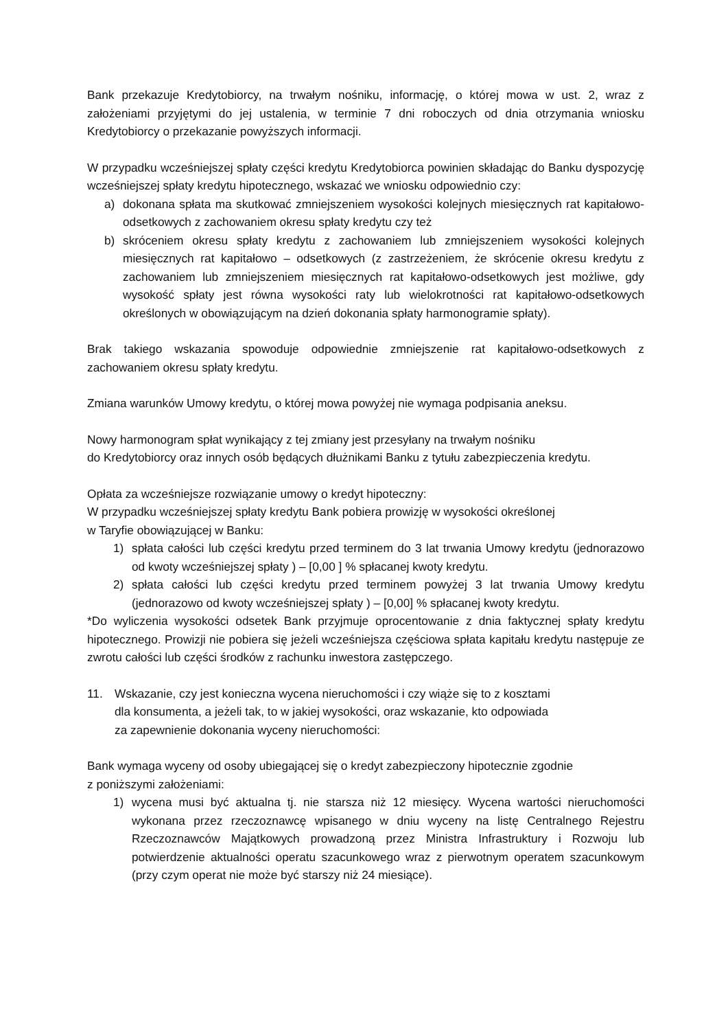Bank przekazuje Kredytobiorcy, na trwałym nośniku, informację, o której mowa w ust. 2, wraz z założeniami przyjętymi do jej ustalenia, w terminie 7 dni roboczych od dnia otrzymania wniosku Kredytobiorcy o przekazanie powyższych informacji.
W przypadku wcześniejszej spłaty części kredytu Kredytobiorca powinien składając do Banku dyspozycję wcześniejszej spłaty kredytu hipotecznego, wskazać we wniosku odpowiednio czy:
a) dokonana spłata ma skutkować zmniejszeniem wysokości kolejnych miesięcznych rat kapitałowo-odsetkowych z zachowaniem okresu spłaty kredytu czy też
b) skróceniem okresu spłaty kredytu z zachowaniem lub zmniejszeniem wysokości kolejnych miesięcznych rat kapitałowo – odsetkowych (z zastrzeżeniem, że skrócenie okresu kredytu z zachowaniem lub zmniejszeniem miesięcznych rat kapitałowo-odsetkowych jest możliwe, gdy wysokość spłaty jest równa wysokości raty lub wielokrotności rat kapitałowo-odsetkowych określonych w obowiązującym na dzień dokonania spłaty harmonogramie spłaty).
Brak takiego wskazania spowoduje odpowiednie zmniejszenie rat kapitałowo-odsetkowych z zachowaniem okresu spłaty kredytu.
Zmiana warunków Umowy kredytu, o której mowa powyżej nie wymaga podpisania aneksu.
Nowy harmonogram spłat wynikający z tej zmiany jest przesyłany na trwałym nośniku
do Kredytobiorcy oraz innych osób będących dłużnikami Banku z tytułu zabezpieczenia kredytu.
Opłata za wcześniejsze rozwiązanie umowy o kredyt hipoteczny:
W przypadku wcześniejszej spłaty kredytu Bank pobiera prowizję w wysokości określonej
w Taryfie obowiązującej w Banku:
1) spłata całości lub części kredytu przed terminem do 3 lat trwania Umowy kredytu (jednorazowo od kwoty wcześniejszej spłaty ) – [0,00 ] % spłacanej kwoty kredytu.
2) spłata całości lub części kredytu przed terminem powyżej 3 lat trwania Umowy kredytu (jednorazowo od kwoty wcześniejszej spłaty ) – [0,00] % spłacanej kwoty kredytu.
*Do wyliczenia wysokości odsetek Bank przyjmuje oprocentowanie z dnia faktycznej spłaty kredytu hipotecznego. Prowizji nie pobiera się jeżeli wcześniejsza częściowa spłata kapitału kredytu następuje ze zwrotu całości lub części środków z rachunku inwestora zastępczego.
11. Wskazanie, czy jest konieczna wycena nieruchomości i czy wiąże się to z kosztami
dla konsumenta, a jeżeli tak, to w jakiej wysokości, oraz wskazanie, kto odpowiada
za zapewnienie dokonania wyceny nieruchomości:
Bank wymaga wyceny od osoby ubiegającej się o kredyt zabezpieczony hipotecznie zgodnie
z poniższymi założeniami:
1) wycena musi być aktualna tj. nie starsza niż 12 miesięcy. Wycena wartości nieruchomości wykonana przez rzeczoznawcę wpisanego w dniu wyceny na listę Centralnego Rejestru Rzeczoznawców Majątkowych prowadzoną przez Ministra Infrastruktury i Rozwoju lub potwierdzenie aktualności operatu szacunkowego wraz z pierwotnym operatem szacunkowym (przy czym operat nie może być starszy niż 24 miesiące).